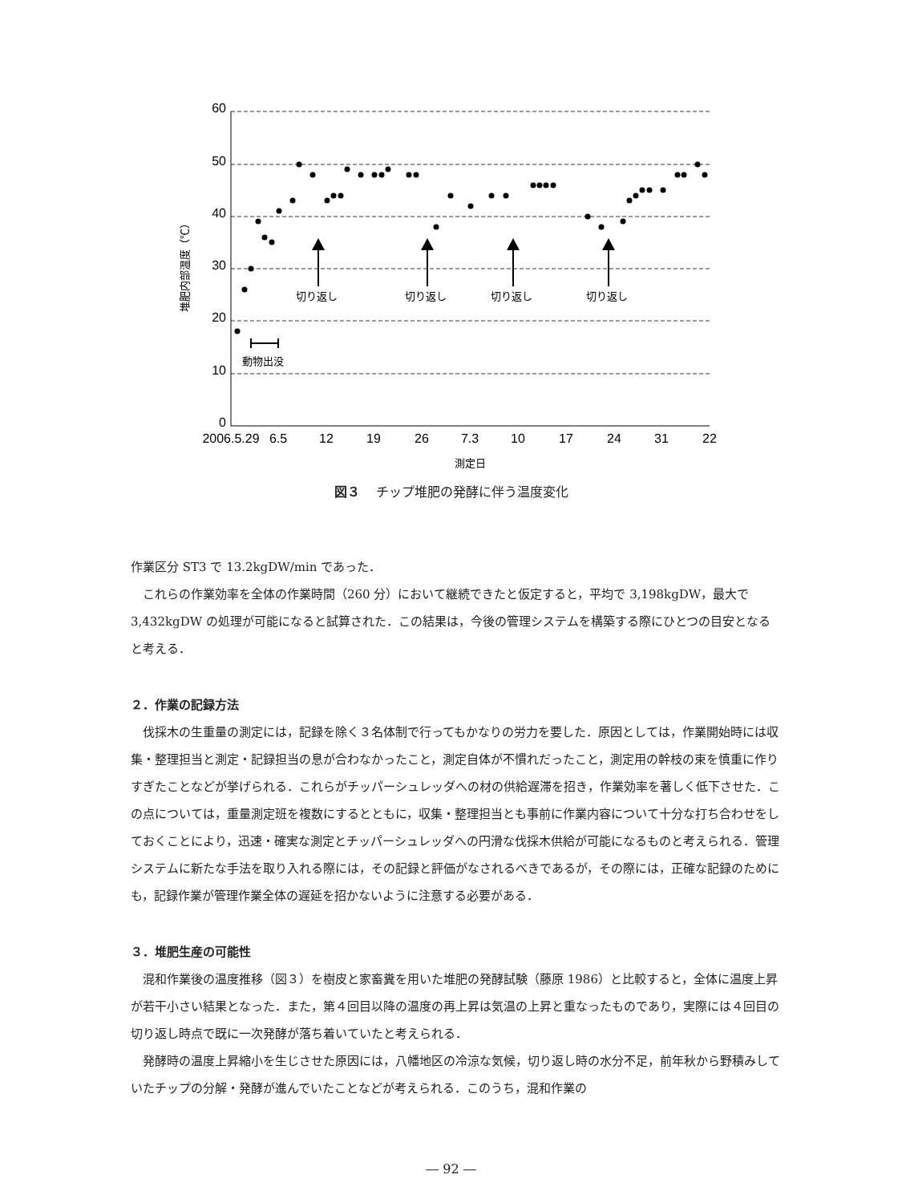60
50
40
30
20
10
0
2006.5.29
6.5
12
19
26
7.3
10
17
24
31
22
測定日
切り返し
切り返し
切り返し
切り返し
動物出没
堆肥内部温度（℃）
図３ チップ堆肥の発酵に伴う温度変化
作業区分 ST3 で 13.2kgDW/min であった．
これらの作業効率を全体の作業時間（260 分）において継続できたと仮定すると，平均で 3,198kgDW，最大で 3,432kgDW の処理が可能になると試算された．この結果は，今後の管理システムを構築する際にひとつの目安となると考える．
２．作業の記録方法
伐採木の生重量の測定には，記録を除く３名体制で行ってもかなりの労力を要した．原因としては，作業開始時には収集・整理担当と測定・記録担当の息が合わなかったこと，測定自体が不慣れだったこと，測定用の幹枝の束を慎重に作りすぎたことなどが挙げられる．これらがチッパーシュレッダへの材の供給遅滞を招き，作業効率を著しく低下させた．この点については，重量測定班を複数にするとともに，収集・整理担当とも事前に作業内容について十分な打ち合わせをしておくことにより，迅速・確実な測定とチッパーシュレッダへの円滑な伐採木供給が可能になるものと考えられる．管理システムに新たな手法を取り入れる際には，その記録と評価がなされるべきであるが，その際には，正確な記録のためにも，記録作業が管理作業全体の遅延を招かないように注意する必要がある．
３．堆肥生産の可能性
混和作業後の温度推移（図３）を樹皮と家畜糞を用いた堆肥の発酵試験（藤原 1986）と比較すると，全体に温度上昇が若干小さい結果となった．また，第４回目以降の温度の再上昇は気温の上昇と重なったものであり，実際には４回目の切り返し時点で既に一次発酵が落ち着いていたと考えられる．
発酵時の温度上昇縮小を生じさせた原因には，八幡地区の冷涼な気候，切り返し時の水分不足，前年秋から野積みしていたチップの分解・発酵が進んでいたことなどが考えられる．このうち，混和作業の
― 92 ―